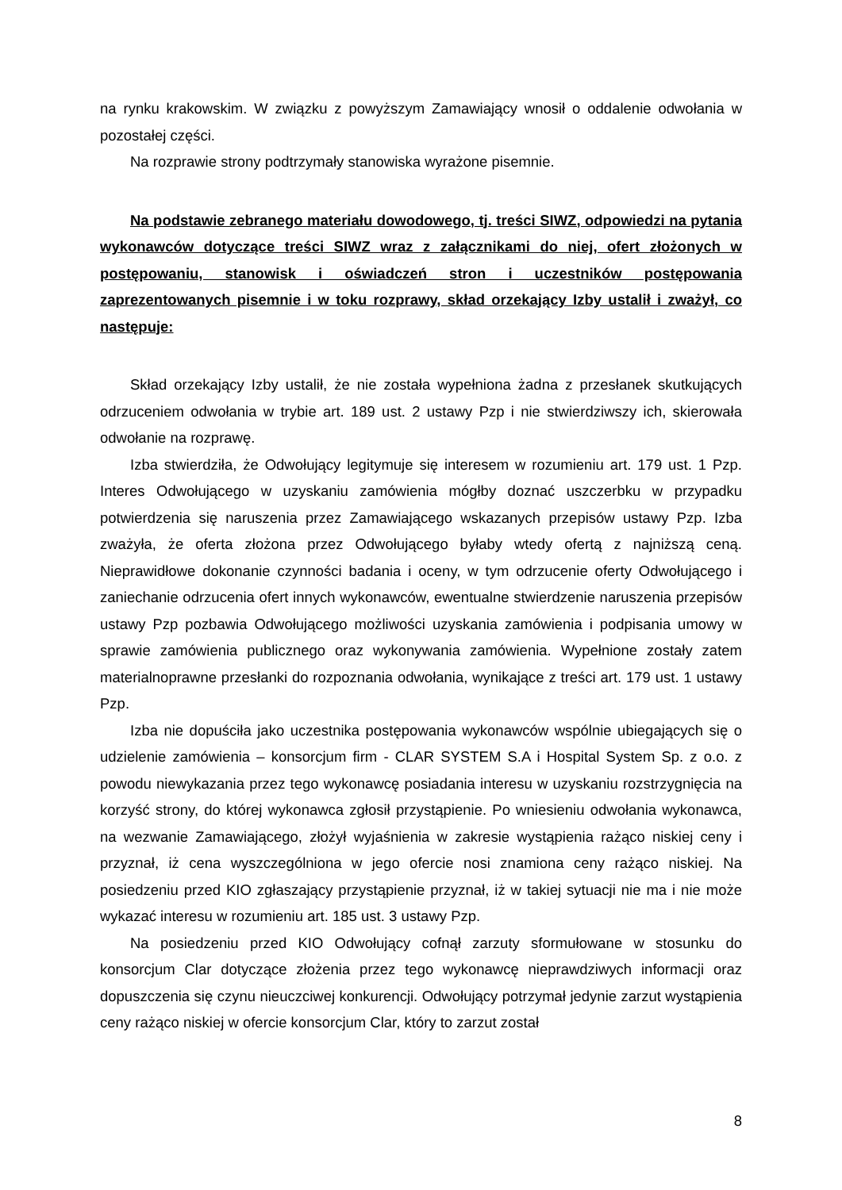na rynku krakowskim. W związku z powyższym Zamawiający wnosił o oddalenie odwołania w pozostałej części.
Na rozprawie strony podtrzymały stanowiska wyrażone pisemnie.
Na podstawie zebranego materiału dowodowego, tj. treści SIWZ, odpowiedzi na pytania wykonawców dotyczące treści SIWZ wraz z załącznikami do niej, ofert złożonych w postępowaniu, stanowisk i oświadczeń stron i uczestników postępowania zaprezentowanych pisemnie i w toku rozprawy, skład orzekający Izby ustalił i zważył, co następuje:
Skład orzekający Izby ustalił, że nie została wypełniona żadna z przesłanek skutkujących odrzuceniem odwołania w trybie art. 189 ust. 2 ustawy Pzp i nie stwierdziwszy ich, skierowała odwołanie na rozprawę.
Izba stwierdziła, że Odwołujący legitymuje się interesem w rozumieniu art. 179 ust. 1 Pzp. Interes Odwołującego w uzyskaniu zamówienia mógłby doznać uszczerbku w przypadku potwierdzenia się naruszenia przez Zamawiającego wskazanych przepisów ustawy Pzp. Izba zważyła, że oferta złożona przez Odwołującego byłaby wtedy ofertą z najniższą ceną. Nieprawidłowe dokonanie czynności badania i oceny, w tym odrzucenie oferty Odwołującego i zaniechanie odrzucenia ofert innych wykonawców, ewentualne stwierdzenie naruszenia przepisów ustawy Pzp pozbawia Odwołującego możliwości uzyskania zamówienia i podpisania umowy w sprawie zamówienia publicznego oraz wykonywania zamówienia. Wypełnione zostały zatem materialnoprawne przesłanki do rozpoznania odwołania, wynikające z treści art. 179 ust. 1 ustawy Pzp.
Izba nie dopuściła jako uczestnika postępowania wykonawców wspólnie ubiegających się o udzielenie zamówienia – konsorcjum firm - CLAR SYSTEM S.A i Hospital System Sp. z o.o. z powodu niewykazania przez tego wykonawcę posiadania interesu w uzyskaniu rozstrzygnięcia na korzyść strony, do której wykonawca zgłosił przystąpienie. Po wniesieniu odwołania wykonawca, na wezwanie Zamawiającego, złożył wyjaśnienia w zakresie wystąpienia rażąco niskiej ceny i przyznał, iż cena wyszczególniona w jego ofercie nosi znamiona ceny rażąco niskiej. Na posiedzeniu przed KIO zgłaszający przystąpienie przyznał, iż w takiej sytuacji nie ma i nie może wykazać interesu w rozumieniu art. 185 ust. 3 ustawy Pzp.
Na posiedzeniu przed KIO Odwołujący cofnął zarzuty sformułowane w stosunku do konsorcjum Clar dotyczące złożenia przez tego wykonawcę nieprawdziwych informacji oraz dopuszczenia się czynu nieuczciwej konkurencji. Odwołujący potrzymał jedynie zarzut wystąpienia ceny rażąco niskiej w ofercie konsorcjum Clar, który to zarzut został
8